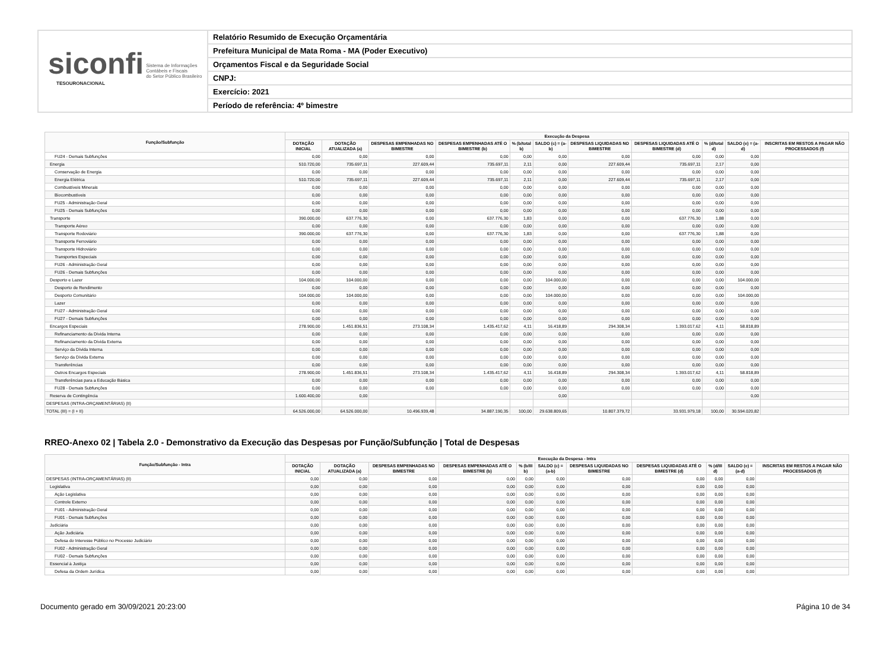siconfi Sistema de Informações
Contábeis e Fiscais
do Setor Público Brasileiro
TESOURONACIONAL
Relatório Resumido de Execução Orçamentária
Prefeitura Municipal de Mata Roma - MA (Poder Executivo)
Orçamentos Fiscal e da Seguridade Social
CNPJ:
Exercício: 2021
Período de referência: 4º bimestre
| Função/Subfunção | Execução da Despesa | | | | | | | | | | |
| --- | --- | --- | --- | --- | --- | --- | --- | --- | --- | --- | --- |
| | DOTAÇÃO INICIAL | DOTAÇÃO ATUALIZADA (a) | DESPESAS EMPENHADAS NO BIMESTRE | DESPESAS EMPENHADAS ATÉ O BIMESTRE (b) | % (b/total b) | SALDO (c) = (a-b) | DESPESAS LIQUIDADAS NO BIMESTRE | DESPESAS LIQUIDADAS ATÉ O BIMESTRE (d) | % (d/total d) | SALDO (e) = (a-d) | INSCRITAS EM RESTOS A PAGAR NÃO PROCESSADOS (f) |
| FU24 - Demais Subfunções | 0,00 | 0,00 | 0,00 | 0,00 | 0,00 | 0,00 | 0,00 | 0,00 | 0,00 | 0,00 | |
| Energia | 510.720,00 | 735.697,11 | 227.609,44 | 735.697,11 | 2,11 | 0,00 | 227.609,44 | 735.697,11 | 2,17 | 0,00 | |
| Conservação de Energia | 0,00 | 0,00 | 0,00 | 0,00 | 0,00 | 0,00 | 0,00 | 0,00 | 0,00 | 0,00 | |
| Energia Elétrica | 510.720,00 | 735.697,11 | 227.609,44 | 735.697,11 | 2,11 | 0,00 | 227.609,44 | 735.697,11 | 2,17 | 0,00 | |
| Combustíveis Minerais | 0,00 | 0,00 | 0,00 | 0,00 | 0,00 | 0,00 | 0,00 | 0,00 | 0,00 | 0,00 | |
| Biocombustíveis | 0,00 | 0,00 | 0,00 | 0,00 | 0,00 | 0,00 | 0,00 | 0,00 | 0,00 | 0,00 | |
| FU25 - Administração Geral | 0,00 | 0,00 | 0,00 | 0,00 | 0,00 | 0,00 | 0,00 | 0,00 | 0,00 | 0,00 | |
| FU25 - Demais Subfunções | 0,00 | 0,00 | 0,00 | 0,00 | 0,00 | 0,00 | 0,00 | 0,00 | 0,00 | 0,00 | |
| Transporte | 390.000,00 | 637.776,30 | 0,00 | 637.776,30 | 1,83 | 0,00 | 0,00 | 637.776,30 | 1,88 | 0,00 | |
| Transporte Aéreo | 0,00 | 0,00 | 0,00 | 0,00 | 0,00 | 0,00 | 0,00 | 0,00 | 0,00 | 0,00 | |
| Transporte Rodoviário | 390.000,00 | 637.776,30 | 0,00 | 637.776,30 | 1,83 | 0,00 | 0,00 | 637.776,30 | 1,88 | 0,00 | |
| Transporte Ferroviário | 0,00 | 0,00 | 0,00 | 0,00 | 0,00 | 0,00 | 0,00 | 0,00 | 0,00 | 0,00 | |
| Transporte Hidroviário | 0,00 | 0,00 | 0,00 | 0,00 | 0,00 | 0,00 | 0,00 | 0,00 | 0,00 | 0,00 | |
| Transportes Especiais | 0,00 | 0,00 | 0,00 | 0,00 | 0,00 | 0,00 | 0,00 | 0,00 | 0,00 | 0,00 | |
| FU26 - Administração Geral | 0,00 | 0,00 | 0,00 | 0,00 | 0,00 | 0,00 | 0,00 | 0,00 | 0,00 | 0,00 | |
| FU26 - Demais Subfunções | 0,00 | 0,00 | 0,00 | 0,00 | 0,00 | 0,00 | 0,00 | 0,00 | 0,00 | 0,00 | |
| Desporto e Lazer | 104.000,00 | 104.000,00 | 0,00 | 0,00 | 0,00 | 104.000,00 | 0,00 | 0,00 | 0,00 | 104.000,00 | |
| Desporto de Rendimento | 0,00 | 0,00 | 0,00 | 0,00 | 0,00 | 0,00 | 0,00 | 0,00 | 0,00 | 0,00 | |
| Desporto Comunitário | 104.000,00 | 104.000,00 | 0,00 | 0,00 | 0,00 | 104.000,00 | 0,00 | 0,00 | 0,00 | 104.000,00 | |
| Lazer | 0,00 | 0,00 | 0,00 | 0,00 | 0,00 | 0,00 | 0,00 | 0,00 | 0,00 | 0,00 | |
| FU27 - Administração Geral | 0,00 | 0,00 | 0,00 | 0,00 | 0,00 | 0,00 | 0,00 | 0,00 | 0,00 | 0,00 | |
| FU27 - Demais Subfunções | 0,00 | 0,00 | 0,00 | 0,00 | 0,00 | 0,00 | 0,00 | 0,00 | 0,00 | 0,00 | |
| Encargos Especiais | 278.900,00 | 1.451.836,51 | 273.108,34 | 1.435.417,62 | 4,11 | 16.418,89 | 294.308,34 | 1.393.017,62 | 4,11 | 58.818,89 | |
| Refinanciamento da Dívida Interna | 0,00 | 0,00 | 0,00 | 0,00 | 0,00 | 0,00 | 0,00 | 0,00 | 0,00 | 0,00 | |
| Refinanciamento da Dívida Externa | 0,00 | 0,00 | 0,00 | 0,00 | 0,00 | 0,00 | 0,00 | 0,00 | 0,00 | 0,00 | |
| Serviço da Dívida Interna | 0,00 | 0,00 | 0,00 | 0,00 | 0,00 | 0,00 | 0,00 | 0,00 | 0,00 | 0,00 | |
| Serviço da Dívida Externa | 0,00 | 0,00 | 0,00 | 0,00 | 0,00 | 0,00 | 0,00 | 0,00 | 0,00 | 0,00 | |
| Transferências | 0,00 | 0,00 | 0,00 | 0,00 | 0,00 | 0,00 | 0,00 | 0,00 | 0,00 | 0,00 | |
| Outros Encargos Especiais | 278.900,00 | 1.451.836,51 | 273.108,34 | 1.435.417,62 | 4,11 | 16.418,89 | 294.308,34 | 1.393.017,62 | 4,11 | 58.818,89 | |
| Transferências para a Educação Básica | 0,00 | 0,00 | 0,00 | 0,00 | 0,00 | 0,00 | 0,00 | 0,00 | 0,00 | 0,00 | |
| FU28 - Demais Subfunções | 0,00 | 0,00 | 0,00 | 0,00 | 0,00 | 0,00 | 0,00 | 0,00 | 0,00 | 0,00 | |
| Reserva de Contingência | 1.600.400,00 | 0,00 | | | | 0,00 | | | | 0,00 | |
| DESPESAS (INTRA-ORÇAMENTÁRIAS) (II) | | | | | | | | | | | |
| TOTAL (III) = (I + II) | 64.526.000,00 | 64.526.000,00 | 10.496.939,48 | 34.887.190,35 | 100,00 | 29.638.809,65 | 10.807.379,72 | 33.931.979,18 | 100,00 | 30.594.020,82 | |
RREO-Anexo 02 | Tabela 2.0 - Demonstrativo da Execução das Despesas por Função/Subfunção | Total de Despesas
| Função/Subfunção - Intra | Execução da Despesa - Intra | | | | | | | | | | |
| --- | --- | --- | --- | --- | --- | --- | --- | --- | --- | --- | --- |
| | DOTAÇÃO INICIAL | DOTAÇÃO ATUALIZADA (a) | DESPESAS EMPENHADAS NO BIMESTRE | DESPESAS EMPENHADAS ATÉ O BIMESTRE (b) | % (b/III b) | SALDO (c) = (a-b) | DESPESAS LIQUIDADAS NO BIMESTRE | DESPESAS LIQUIDADAS ATÉ O BIMESTRE (d) | % (d/III d) | SALDO (e) = (a-d) | INSCRITAS EM RESTOS A PAGAR NÃO PROCESSADOS (f) |
| DESPESAS (INTRA-ORÇAMENTÁRIAS) (II) | 0,00 | 0,00 | 0,00 | 0,00 | 0,00 | 0,00 | 0,00 | 0,00 | 0,00 | 0,00 | |
| Legislativa | 0,00 | 0,00 | 0,00 | 0,00 | 0,00 | 0,00 | 0,00 | 0,00 | 0,00 | 0,00 | |
| Ação Legislativa | 0,00 | 0,00 | 0,00 | 0,00 | 0,00 | 0,00 | 0,00 | 0,00 | 0,00 | 0,00 | |
| Controle Externo | 0,00 | 0,00 | 0,00 | 0,00 | 0,00 | 0,00 | 0,00 | 0,00 | 0,00 | 0,00 | |
| FU01 - Administração Geral | 0,00 | 0,00 | 0,00 | 0,00 | 0,00 | 0,00 | 0,00 | 0,00 | 0,00 | 0,00 | |
| FU01 - Demais Subfunções | 0,00 | 0,00 | 0,00 | 0,00 | 0,00 | 0,00 | 0,00 | 0,00 | 0,00 | 0,00 | |
| Judiciária | 0,00 | 0,00 | 0,00 | 0,00 | 0,00 | 0,00 | 0,00 | 0,00 | 0,00 | 0,00 | |
| Ação Judiciária | 0,00 | 0,00 | 0,00 | 0,00 | 0,00 | 0,00 | 0,00 | 0,00 | 0,00 | 0,00 | |
| Defesa do Interesse Público no Processo Judiciário | 0,00 | 0,00 | 0,00 | 0,00 | 0,00 | 0,00 | 0,00 | 0,00 | 0,00 | 0,00 | |
| FU02 - Administração Geral | 0,00 | 0,00 | 0,00 | 0,00 | 0,00 | 0,00 | 0,00 | 0,00 | 0,00 | 0,00 | |
| FU02 - Demais Subfunções | 0,00 | 0,00 | 0,00 | 0,00 | 0,00 | 0,00 | 0,00 | 0,00 | 0,00 | 0,00 | |
| Essencial à Justiça | 0,00 | 0,00 | 0,00 | 0,00 | 0,00 | 0,00 | 0,00 | 0,00 | 0,00 | 0,00 | |
| Defesa da Ordem Jurídica | 0,00 | 0,00 | 0,00 | 0,00 | 0,00 | 0,00 | 0,00 | 0,00 | 0,00 | 0,00 | |
Documento gerado em 30/09/2021 20:23:00 Página 10 de 34